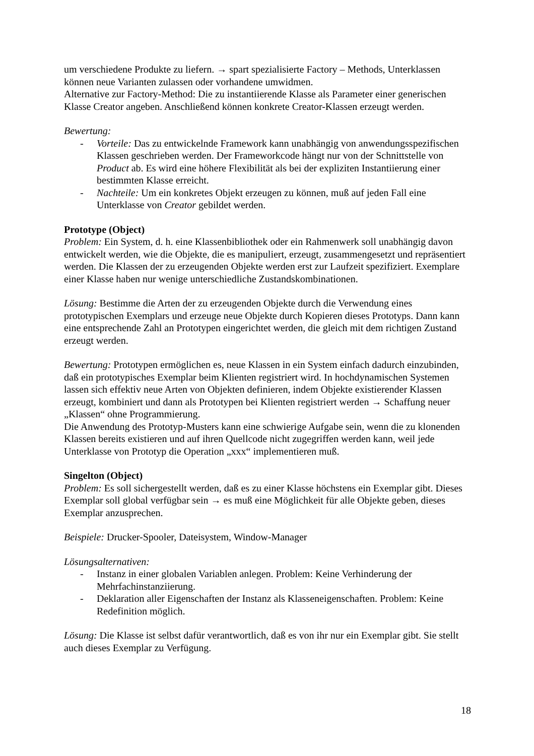um verschiedene Produkte zu liefern. → spart spezialisierte Factory – Methods, Unterklassen können neue Varianten zulassen oder vorhandene umwidmen.
Alternative zur Factory-Method: Die zu instantiierende Klasse als Parameter einer generischen Klasse Creator angeben. Anschließend können konkrete Creator-Klassen erzeugt werden.
Bewertung:
- Vorteile: Das zu entwickelnde Framework kann unabhängig von anwendungsspezifischen Klassen geschrieben werden. Der Frameworkcode hängt nur von der Schnittstelle von Product ab. Es wird eine höhere Flexibilität als bei der expliziten Instantiierung einer bestimmten Klasse erreicht.
- Nachteile: Um ein konkretes Objekt erzeugen zu können, muß auf jeden Fall eine Unterklasse von Creator gebildet werden.
Prototype (Object)
Problem: Ein System, d. h. eine Klassenbibliothek oder ein Rahmenwerk soll unabhängig davon entwickelt werden, wie die Objekte, die es manipuliert, erzeugt, zusammengesetzt und repräsentiert werden. Die Klassen der zu erzeugenden Objekte werden erst zur Laufzeit spezifiziert. Exemplare einer Klasse haben nur wenige unterschiedliche Zustandskombinationen.
Lösung: Bestimme die Arten der zu erzeugenden Objekte durch die Verwendung eines prototypischen Exemplars und erzeuge neue Objekte durch Kopieren dieses Prototyps. Dann kann eine entsprechende Zahl an Prototypen eingerichtet werden, die gleich mit dem richtigen Zustand erzeugt werden.
Bewertung: Prototypen ermöglichen es, neue Klassen in ein System einfach dadurch einzubinden, daß ein prototypisches Exemplar beim Klienten registriert wird. In hochdynamischen Systemen lassen sich effektiv neue Arten von Objekten definieren, indem Objekte existierender Klassen erzeugt, kombiniert und dann als Prototypen bei Klienten registriert werden → Schaffung neuer „Klassen“ ohne Programmierung.
Die Anwendung des Prototyp-Musters kann eine schwierige Aufgabe sein, wenn die zu klonenden Klassen bereits existieren und auf ihren Quellcode nicht zugegriffen werden kann, weil jede Unterklasse von Prototyp die Operation „xxx“ implementieren muß.
Singelton (Object)
Problem: Es soll sichergestellt werden, daß es zu einer Klasse höchstens ein Exemplar gibt. Dieses Exemplar soll global verfügbar sein → es muß eine Möglichkeit für alle Objekte geben, dieses Exemplar anzusprechen.
Beispiele: Drucker-Spooler, Dateisystem, Window-Manager
Lösungsalternativen:
- Instanz in einer globalen Variablen anlegen. Problem: Keine Verhinderung der Mehrfachinstanziierung.
- Deklaration aller Eigenschaften der Instanz als Klasseneigenschaften. Problem: Keine Redefinition möglich.
Lösung: Die Klasse ist selbst dafür verantwortlich, daß es von ihr nur ein Exemplar gibt. Sie stellt auch dieses Exemplar zu Verfügung.
18